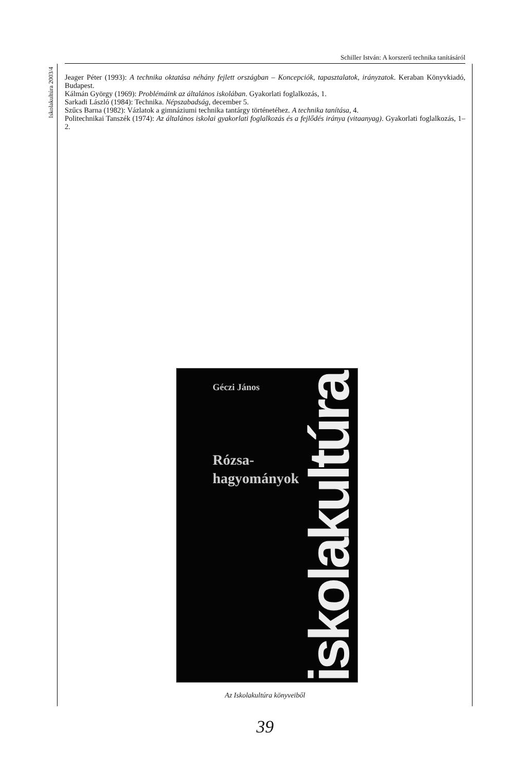Schiller István: A korszerű technika tanításáról
Iskolakultúra 2003/4
Jeager Péter (1993): A technika oktatása néhány fejlett országban – Koncepciók, tapasztalatok, irányzatok. Keraban Könyvkiadó, Budapest.
Kálmán György (1969): Problémáink az általános iskolában. Gyakorlati foglalkozás, 1.
Sarkadi László (1984): Technika. Népszabadság, december 5.
Szűcs Barna (1982): Vázlatok a gimnáziumi technika tantárgy történetéhez. A technika tanítása, 4.
Politechnikai Tanszék (1974): Az általános iskolai gyakorlati foglalkozás és a fejlődés iránya (vitaanyag). Gyakorlati foglalkozás, 1–2.
Géczi János
Rózsa-
hagyományok
iskolakultúra
Az Iskolakultúra könyveiből
39